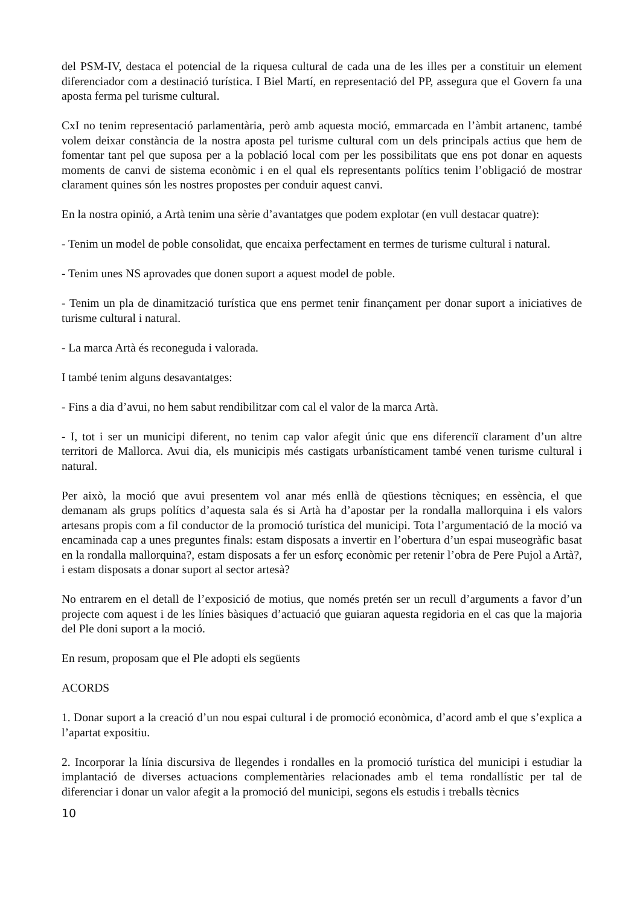del PSM-IV, destaca el potencial de la riquesa cultural de cada una de les illes per a constituir un element diferenciador com a destinació turística. I Biel Martí, en representació del PP, assegura que el Govern fa una aposta ferma pel turisme cultural.
CxI no tenim representació parlamentària, però amb aquesta moció, emmarcada en l’àmbit artanenc, també volem deixar constància de la nostra aposta pel turisme cultural com un dels principals actius que hem de fomentar tant pel que suposa per a la població local com per les possibilitats que ens pot donar en aquests moments de canvi de sistema econòmic i en el qual els representants polítics tenim l’obligació de mostrar clarament quines són les nostres propostes per conduir aquest canvi.
En la nostra opinió, a Artà tenim una sèrie d’avantatges que podem explotar (en vull destacar quatre):
- Tenim un model de poble consolidat, que encaixa perfectament en termes de turisme cultural i natural.
- Tenim unes NS aprovades que donen suport a aquest model de poble.
- Tenim un pla de dinamització turística que ens permet tenir finançament per donar suport a iniciatives de turisme cultural i natural.
- La marca Artà és reconeguda i valorada.
I també tenim alguns desavantatges:
- Fins a dia d’avui, no hem sabut rendibilitzar com cal el valor de la marca Artà.
- I, tot i ser un municipi diferent, no tenim cap valor afegit únic que ens diferenciï clarament d’un altre territori de Mallorca. Avui dia, els municipis més castigats urbanísticament també venen turisme cultural i natural.
Per això, la moció que avui presentem vol anar més enllà de qüestions tècniques; en essència, el que demanam als grups polítics d’aquesta sala és si Artà ha d’apostar per la rondalla mallorquina i els valors artesans propis com a fil conductor de la promoció turística del municipi. Tota l’argumentació de la moció va encaminada cap a unes preguntes finals: estam disposats a invertir en l’obertura d’un espai museogràfic basat en la rondalla mallorquina?, estam disposats a fer un esforç econòmic per retenir l’obra de Pere Pujol a Artà?, i estam disposats a donar suport al sector artesà?
No entrarem en el detall de l’exposició de motius, que només pretén ser un recull d’arguments a favor d’un projecte com aquest i de les línies bàsiques d’actuació que guiaran aquesta regidoria en el cas que la majoria del Ple doni suport a la moció.
En resum, proposam que el Ple adopti els següents
ACORDS
1. Donar suport a la creació d’un nou espai cultural i de promoció econòmica, d’acord amb el que s’explica a l’apartat expositiu.
2. Incorporar la línia discursiva de llegendes i rondalles en la promoció turística del municipi i estudiar la implantació de diverses actuacions complementàries relacionades amb el tema rondallístic per tal de diferenciar i donar un valor afegit a la promoció del municipi, segons els estudis i treballs tècnics
10